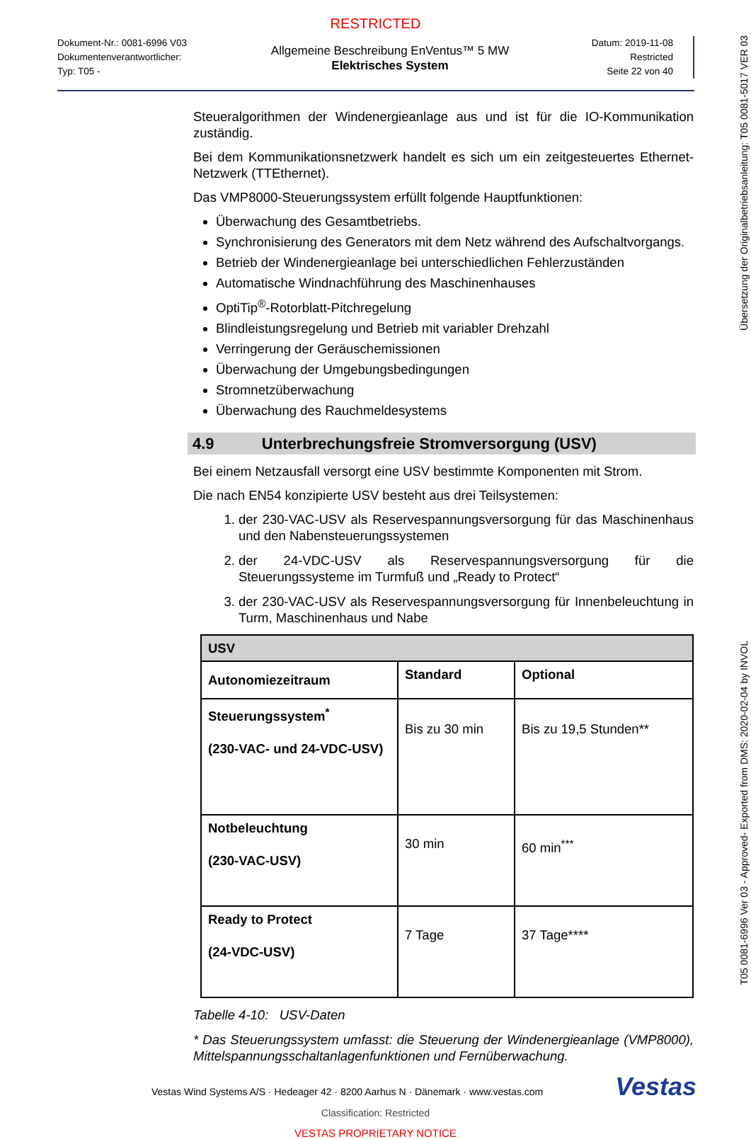RESTRICTED
Dokument-Nr.: 0081-6996 V03
Dokumentenverantwortlicher:
Typ: T05 -
Allgemeine Beschreibung EnVentus™ 5 MW
Elektrisches System
Datum: 2019-11-08
Restricted
Seite 22 von 40
Steueralgorithmen der Windenergieanlage aus und ist für die IO-Kommunikation zuständig.
Bei dem Kommunikationsnetzwerk handelt es sich um ein zeitgesteuertes Ethernet-Netzwerk (TTEthernet).
Das VMP8000-Steuerungssystem erfüllt folgende Hauptfunktionen:
Überwachung des Gesamtbetriebs.
Synchronisierung des Generators mit dem Netz während des Aufschaltvorgangs.
Betrieb der Windenergieanlage bei unterschiedlichen Fehlerzuständen
Automatische Windnachführung des Maschinenhauses
OptiTip<sup>®</sup>-Rotorblatt-Pitchregelung
Blindleistungsregelung und Betrieb mit variabler Drehzahl
Verringerung der Geräuschemissionen
Überwachung der Umgebungsbedingungen
Stromnetzüberwachung
Überwachung des Rauchmeldesystems
4.9 Unterbrechungsfreie Stromversorgung (USV)
Bei einem Netzausfall versorgt eine USV bestimmte Komponenten mit Strom.
Die nach EN54 konzipierte USV besteht aus drei Teilsystemen:
1. der 230-VAC-USV als Reservespannungsversorgung für das Maschinenhaus und den Nabensteuerungssystemen
2. der 24-VDC-USV als Reservespannungsversorgung für die Steuerungssysteme im Turmfuß und „Ready to Protect“
3. der 230-VAC-USV als Reservespannungsversorgung für Innenbeleuchtung in Turm, Maschinenhaus und Nabe
| USV | | |
| --- | --- | --- |
| Autonomiezeitraum | Standard | Optional |
| Steuerungssystem<sup>*</sup> (230-VAC- und 24-VDC-USV) | Bis zu 30 min | Bis zu 19,5 Stunden** |
| Notbeleuchtung (230-VAC-USV) | 30 min | 60 min<sup>***</sup> |
| Ready to Protect (24-VDC-USV) | 7 Tage | 37 Tage**** |
Tabelle 4-10: USV-Daten
* Das Steuerungssystem umfasst: die Steuerung der Windenergieanlage (VMP8000), Mittelspannungsschaltanlagenfunktionen und Fernüberwachung.
Vestas Wind Systems A/S · Hedeager 42 · 8200 Aarhus N · Dänemark · www.vestas.com
Vestas
Classification: Restricted
VESTAS PROPRIETARY NOTICE
Übersetzung der Originalbetriebsanleitung: T05 0081-5017 VER 03
T05 0081-6996 Ver 03 - Approved- Exported from DMS: 2020-02-04 by INVOL